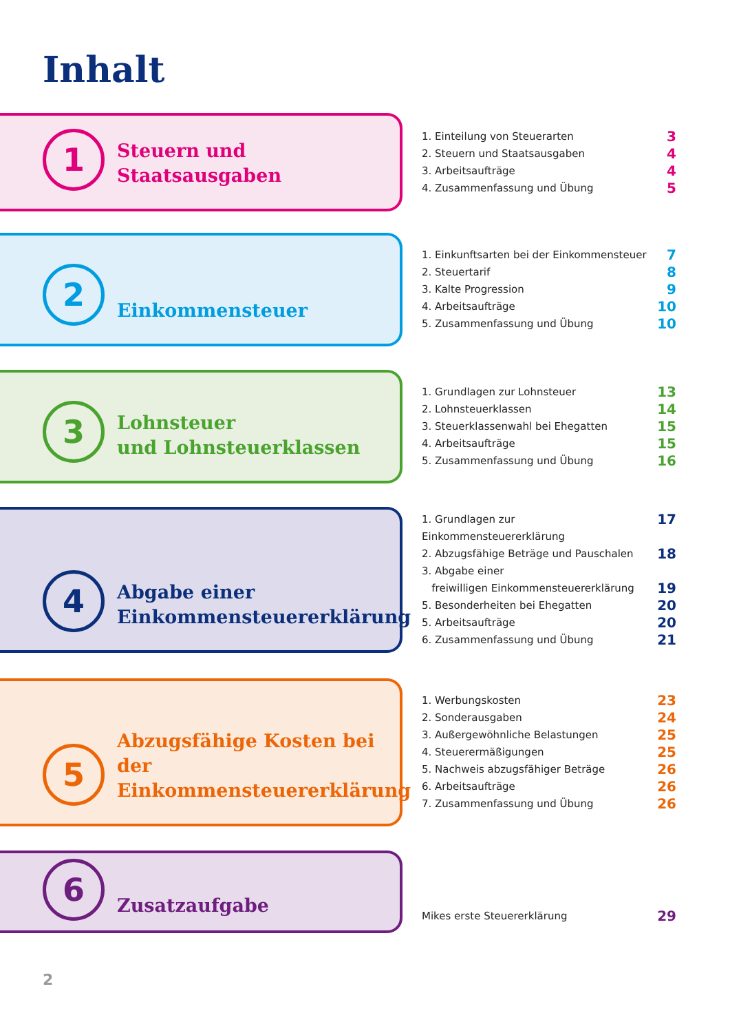Inhalt
1
Steuern und
Staatsausgaben
1. Einteilung von Steuerarten 3
2. Steuern und Staatsausgaben 4
3. Arbeitsaufträge 4
4. Zusammenfassung und Übung 5
2
Einkommensteuer
1. Einkunftsarten bei der Einkommensteuer 7
2. Steuertarif 8
3. Kalte Progression 9
4. Arbeitsaufträge 10
5. Zusammenfassung und Übung 10
3
Lohnsteuer
und Lohnsteuerklassen
1. Grundlagen zur Lohnsteuer 13
2. Lohnsteuerklassen 14
3. Steuerklassenwahl bei Ehegatten 15
4. Arbeitsaufträge 15
5. Zusammenfassung und Übung 16
4
Abgabe einer
Einkommensteuererklärung
1. Grundlagen zur Einkommensteuererklärung 17
2. Abzugsfähige Beträge und Pauschalen 18
3. Abgabe einer
freiwilligen Einkommensteuererklärung 19
5. Besonderheiten bei Ehegatten 20
5. Arbeitsaufträge 20
6. Zusammenfassung und Übung 21
5
Abzugsfähige Kosten bei der
Einkommensteuererklärung
1. Werbungskosten 23
2. Sonderausgaben 24
3. Außergewöhnliche Belastungen 25
4. Steuerermäßigungen 25
5. Nachweis abzugsfähiger Beträge 26
6. Arbeitsaufträge 26
7. Zusammenfassung und Übung 26
6
Zusatzaufgabe
Mikes erste Steuererklärung 29
2